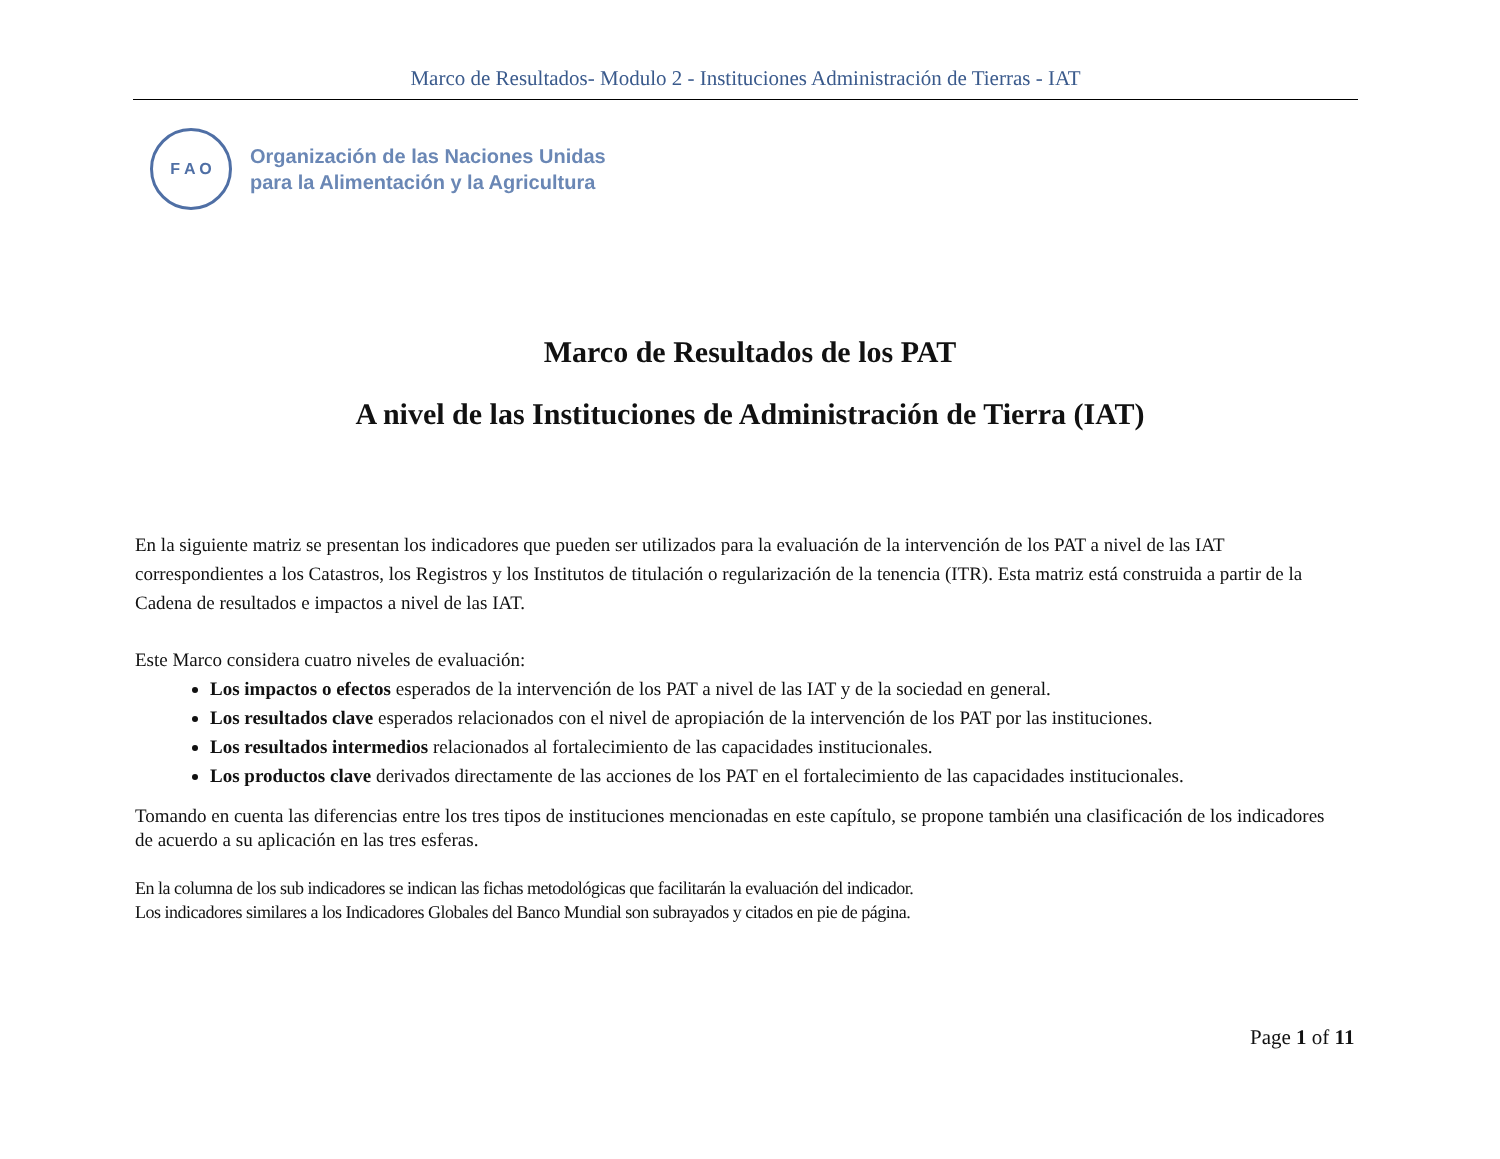Marco de Resultados- Modulo 2 - Instituciones Administración de Tierras - IAT
F A O
Organización de las Naciones Unidas
para la Alimentación y la Agricultura
Marco de Resultados de los PAT
A nivel de las Instituciones de Administración de Tierra (IAT)
En la siguiente matriz se presentan los indicadores que pueden ser utilizados para la evaluación de la intervención de los PAT a nivel de las IAT correspondientes a los Catastros, los Registros y los Institutos de titulación o regularización de la tenencia (ITR). Esta matriz está construida a partir de la Cadena de resultados e impactos a nivel de las IAT.
Este Marco considera cuatro niveles de evaluación:
Los impactos o efectos esperados de la intervención de los PAT a nivel de las IAT y de la sociedad en general.
Los resultados clave esperados relacionados con el nivel de apropiación de la intervención de los PAT por las instituciones.
Los resultados intermedios relacionados al fortalecimiento de las capacidades institucionales.
Los productos clave derivados directamente de las acciones de los PAT en el fortalecimiento de las capacidades institucionales.
Tomando en cuenta las diferencias entre los tres tipos de instituciones mencionadas en este capítulo, se propone también una clasificación de los indicadores de acuerdo a su aplicación en las tres esferas.
En la columna de los sub indicadores se indican las fichas metodológicas que facilitarán la evaluación del indicador.
Los indicadores similares a los Indicadores Globales del Banco Mundial son subrayados y citados en pie de página.
Page 1 of 11